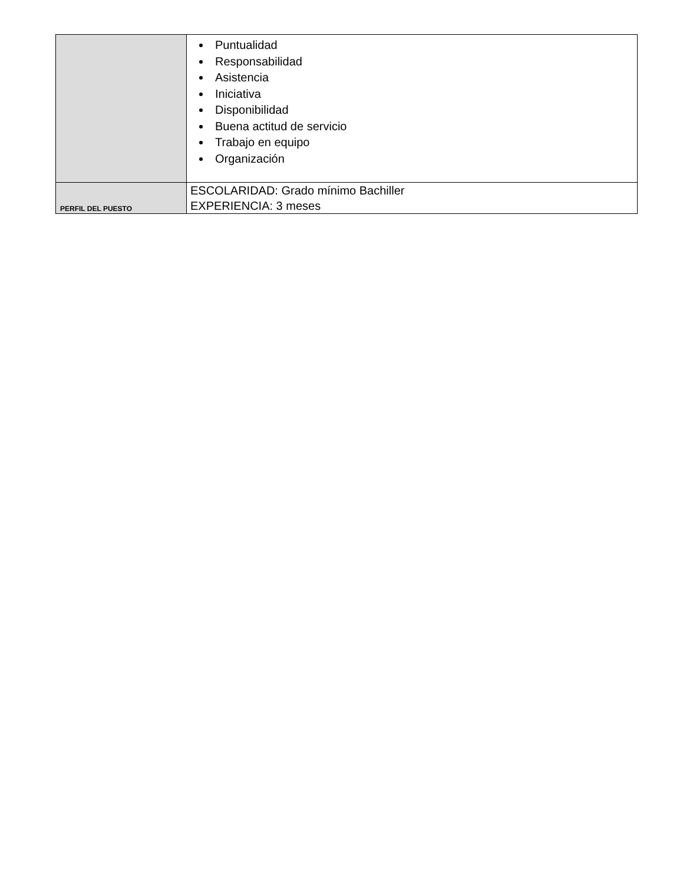| | Puntualidad Responsabilidad Asistencia Iniciativa Disponibilidad Buena actitud de servicio Trabajo en equipo Organización |
| PERFIL DEL PUESTO | ESCOLARIDAD: Grado mínimo Bachiller EXPERIENCIA: 3 meses |